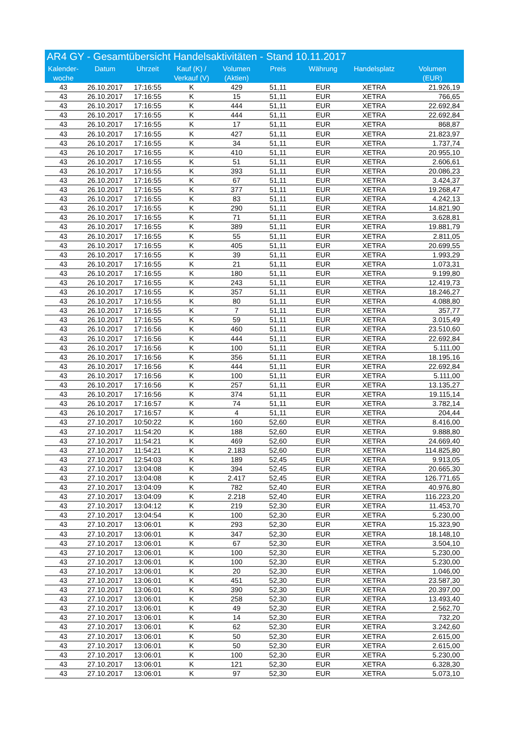AR4 GY - Gesamtübersicht Handelsaktivitäten - Stand 10.11.2017
| Kalender- woche | Datum | Uhrzeit | Kauf (K) / Verkauf (V) | Volumen (Aktien) | Preis | Währung | Handelsplatz | Volumen (EUR) |
| --- | --- | --- | --- | --- | --- | --- | --- | --- |
| 43 | 26.10.2017 | 17:16:55 | K | 429 | 51,11 | EUR | XETRA | 21.926,19 |
| 43 | 26.10.2017 | 17:16:55 | K | 15 | 51,11 | EUR | XETRA | 766,65 |
| 43 | 26.10.2017 | 17:16:55 | K | 444 | 51,11 | EUR | XETRA | 22.692,84 |
| 43 | 26.10.2017 | 17:16:55 | K | 444 | 51,11 | EUR | XETRA | 22.692,84 |
| 43 | 26.10.2017 | 17:16:55 | K | 17 | 51,11 | EUR | XETRA | 868,87 |
| 43 | 26.10.2017 | 17:16:55 | K | 427 | 51,11 | EUR | XETRA | 21.823,97 |
| 43 | 26.10.2017 | 17:16:55 | K | 34 | 51,11 | EUR | XETRA | 1.737,74 |
| 43 | 26.10.2017 | 17:16:55 | K | 410 | 51,11 | EUR | XETRA | 20.955,10 |
| 43 | 26.10.2017 | 17:16:55 | K | 51 | 51,11 | EUR | XETRA | 2.606,61 |
| 43 | 26.10.2017 | 17:16:55 | K | 393 | 51,11 | EUR | XETRA | 20.086,23 |
| 43 | 26.10.2017 | 17:16:55 | K | 67 | 51,11 | EUR | XETRA | 3.424,37 |
| 43 | 26.10.2017 | 17:16:55 | K | 377 | 51,11 | EUR | XETRA | 19.268,47 |
| 43 | 26.10.2017 | 17:16:55 | K | 83 | 51,11 | EUR | XETRA | 4.242,13 |
| 43 | 26.10.2017 | 17:16:55 | K | 290 | 51,11 | EUR | XETRA | 14.821,90 |
| 43 | 26.10.2017 | 17:16:55 | K | 71 | 51,11 | EUR | XETRA | 3.628,81 |
| 43 | 26.10.2017 | 17:16:55 | K | 389 | 51,11 | EUR | XETRA | 19.881,79 |
| 43 | 26.10.2017 | 17:16:55 | K | 55 | 51,11 | EUR | XETRA | 2.811,05 |
| 43 | 26.10.2017 | 17:16:55 | K | 405 | 51,11 | EUR | XETRA | 20.699,55 |
| 43 | 26.10.2017 | 17:16:55 | K | 39 | 51,11 | EUR | XETRA | 1.993,29 |
| 43 | 26.10.2017 | 17:16:55 | K | 21 | 51,11 | EUR | XETRA | 1.073,31 |
| 43 | 26.10.2017 | 17:16:55 | K | 180 | 51,11 | EUR | XETRA | 9.199,80 |
| 43 | 26.10.2017 | 17:16:55 | K | 243 | 51,11 | EUR | XETRA | 12.419,73 |
| 43 | 26.10.2017 | 17:16:55 | K | 357 | 51,11 | EUR | XETRA | 18.246,27 |
| 43 | 26.10.2017 | 17:16:55 | K | 80 | 51,11 | EUR | XETRA | 4.088,80 |
| 43 | 26.10.2017 | 17:16:55 | K | 7 | 51,11 | EUR | XETRA | 357,77 |
| 43 | 26.10.2017 | 17:16:55 | K | 59 | 51,11 | EUR | XETRA | 3.015,49 |
| 43 | 26.10.2017 | 17:16:56 | K | 460 | 51,11 | EUR | XETRA | 23.510,60 |
| 43 | 26.10.2017 | 17:16:56 | K | 444 | 51,11 | EUR | XETRA | 22.692,84 |
| 43 | 26.10.2017 | 17:16:56 | K | 100 | 51,11 | EUR | XETRA | 5.111,00 |
| 43 | 26.10.2017 | 17:16:56 | K | 356 | 51,11 | EUR | XETRA | 18.195,16 |
| 43 | 26.10.2017 | 17:16:56 | K | 444 | 51,11 | EUR | XETRA | 22.692,84 |
| 43 | 26.10.2017 | 17:16:56 | K | 100 | 51,11 | EUR | XETRA | 5.111,00 |
| 43 | 26.10.2017 | 17:16:56 | K | 257 | 51,11 | EUR | XETRA | 13.135,27 |
| 43 | 26.10.2017 | 17:16:56 | K | 374 | 51,11 | EUR | XETRA | 19.115,14 |
| 43 | 26.10.2017 | 17:16:57 | K | 74 | 51,11 | EUR | XETRA | 3.782,14 |
| 43 | 26.10.2017 | 17:16:57 | K | 4 | 51,11 | EUR | XETRA | 204,44 |
| 43 | 27.10.2017 | 10:50:22 | K | 160 | 52,60 | EUR | XETRA | 8.416,00 |
| 43 | 27.10.2017 | 11:54:20 | K | 188 | 52,60 | EUR | XETRA | 9.888,80 |
| 43 | 27.10.2017 | 11:54:21 | K | 469 | 52,60 | EUR | XETRA | 24.669,40 |
| 43 | 27.10.2017 | 11:54:21 | K | 2.183 | 52,60 | EUR | XETRA | 114.825,80 |
| 43 | 27.10.2017 | 12:54:03 | K | 189 | 52,45 | EUR | XETRA | 9.913,05 |
| 43 | 27.10.2017 | 13:04:08 | K | 394 | 52,45 | EUR | XETRA | 20.665,30 |
| 43 | 27.10.2017 | 13:04:08 | K | 2.417 | 52,45 | EUR | XETRA | 126.771,65 |
| 43 | 27.10.2017 | 13:04:09 | K | 782 | 52,40 | EUR | XETRA | 40.976,80 |
| 43 | 27.10.2017 | 13:04:09 | K | 2.218 | 52,40 | EUR | XETRA | 116.223,20 |
| 43 | 27.10.2017 | 13:04:12 | K | 219 | 52,30 | EUR | XETRA | 11.453,70 |
| 43 | 27.10.2017 | 13:04:54 | K | 100 | 52,30 | EUR | XETRA | 5.230,00 |
| 43 | 27.10.2017 | 13:06:01 | K | 293 | 52,30 | EUR | XETRA | 15.323,90 |
| 43 | 27.10.2017 | 13:06:01 | K | 347 | 52,30 | EUR | XETRA | 18.148,10 |
| 43 | 27.10.2017 | 13:06:01 | K | 67 | 52,30 | EUR | XETRA | 3.504,10 |
| 43 | 27.10.2017 | 13:06:01 | K | 100 | 52,30 | EUR | XETRA | 5.230,00 |
| 43 | 27.10.2017 | 13:06:01 | K | 100 | 52,30 | EUR | XETRA | 5.230,00 |
| 43 | 27.10.2017 | 13:06:01 | K | 20 | 52,30 | EUR | XETRA | 1.046,00 |
| 43 | 27.10.2017 | 13:06:01 | K | 451 | 52,30 | EUR | XETRA | 23.587,30 |
| 43 | 27.10.2017 | 13:06:01 | K | 390 | 52,30 | EUR | XETRA | 20.397,00 |
| 43 | 27.10.2017 | 13:06:01 | K | 258 | 52,30 | EUR | XETRA | 13.493,40 |
| 43 | 27.10.2017 | 13:06:01 | K | 49 | 52,30 | EUR | XETRA | 2.562,70 |
| 43 | 27.10.2017 | 13:06:01 | K | 14 | 52,30 | EUR | XETRA | 732,20 |
| 43 | 27.10.2017 | 13:06:01 | K | 62 | 52,30 | EUR | XETRA | 3.242,60 |
| 43 | 27.10.2017 | 13:06:01 | K | 50 | 52,30 | EUR | XETRA | 2.615,00 |
| 43 | 27.10.2017 | 13:06:01 | K | 50 | 52,30 | EUR | XETRA | 2.615,00 |
| 43 | 27.10.2017 | 13:06:01 | K | 100 | 52,30 | EUR | XETRA | 5.230,00 |
| 43 | 27.10.2017 | 13:06:01 | K | 121 | 52,30 | EUR | XETRA | 6.328,30 |
| 43 | 27.10.2017 | 13:06:01 | K | 97 | 52,30 | EUR | XETRA | 5.073,10 |